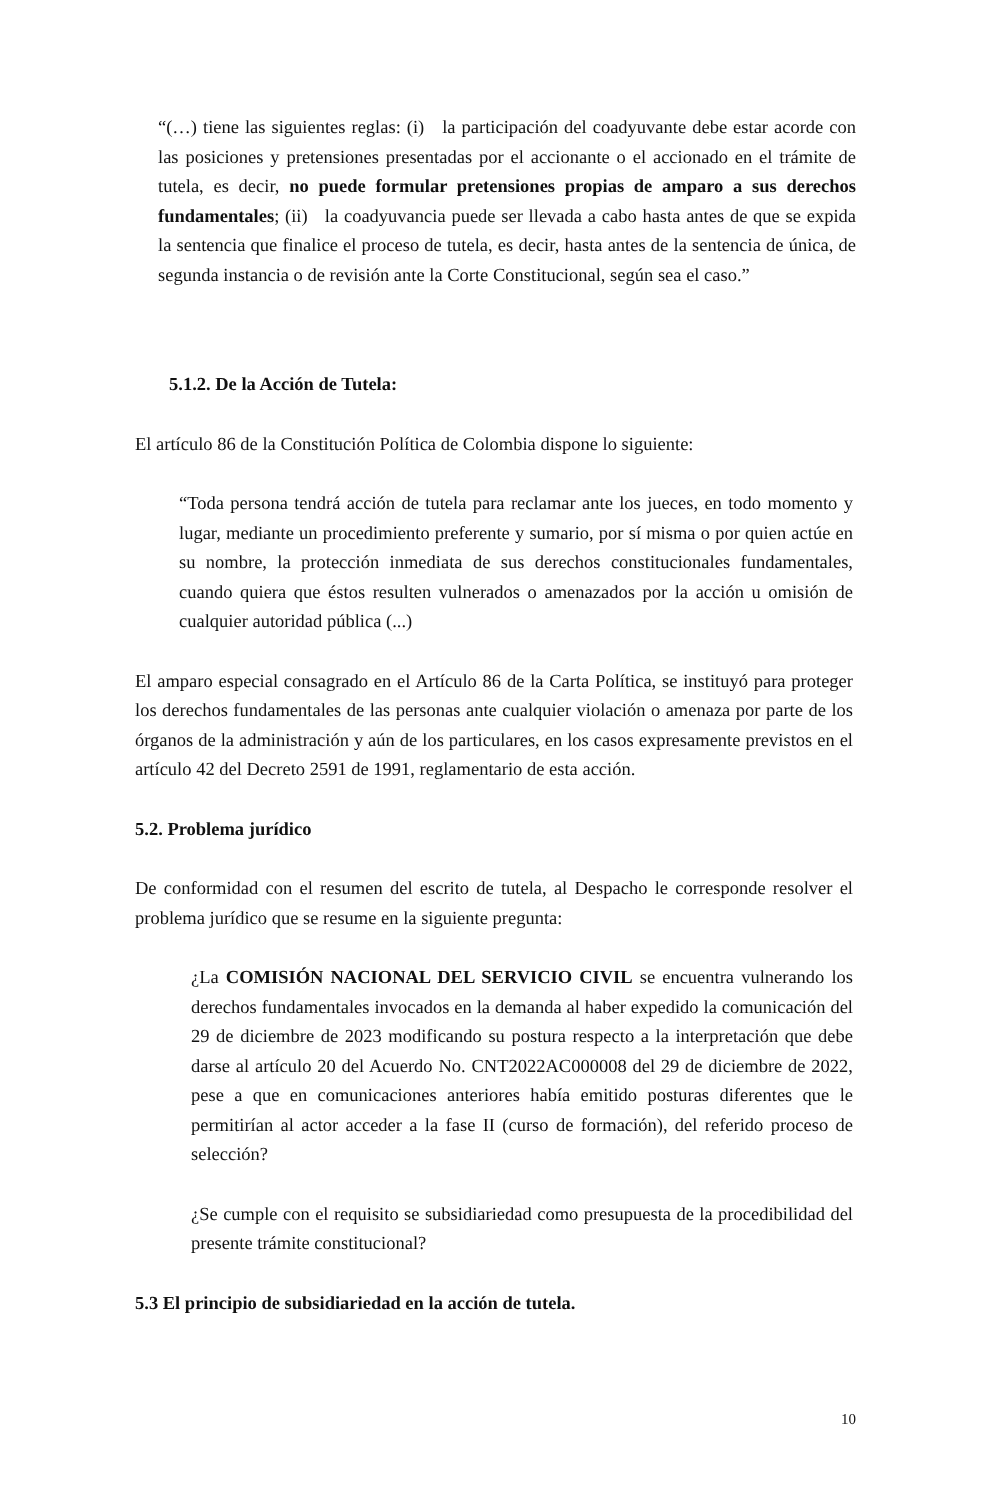“(…) tiene las siguientes reglas: (i) la participación del coadyuvante debe estar acorde con las posiciones y pretensiones presentadas por el accionante o el accionado en el trámite de tutela, es decir, no puede formular pretensiones propias de amparo a sus derechos fundamentales; (ii) la coadyuvancia puede ser llevada a cabo hasta antes de que se expida la sentencia que finalice el proceso de tutela, es decir, hasta antes de la sentencia de única, de segunda instancia o de revisión ante la Corte Constitucional, según sea el caso.”
5.1.2. De la Acción de Tutela:
El artículo 86 de la Constitución Política de Colombia dispone lo siguiente:
“Toda persona tendrá acción de tutela para reclamar ante los jueces, en todo momento y lugar, mediante un procedimiento preferente y sumario, por sí misma o por quien actúe en su nombre, la protección inmediata de sus derechos constitucionales fundamentales, cuando quiera que éstos resulten vulnerados o amenazados por la acción u omisión de cualquier autoridad pública (...)
El amparo especial consagrado en el Artículo 86 de la Carta Política, se instituyó para proteger los derechos fundamentales de las personas ante cualquier violación o amenaza por parte de los órganos de la administración y aún de los particulares, en los casos expresamente previstos en el artículo 42 del Decreto 2591 de 1991, reglamentario de esta acción.
5.2. Problema jurídico
De conformidad con el resumen del escrito de tutela, al Despacho le corresponde resolver el problema jurídico que se resume en la siguiente pregunta:
¿La COMISIÓN NACIONAL DEL SERVICIO CIVIL se encuentra vulnerando los derechos fundamentales invocados en la demanda al haber expedido la comunicación del 29 de diciembre de 2023 modificando su postura respecto a la interpretación que debe darse al artículo 20 del Acuerdo No. CNT2022AC000008 del 29 de diciembre de 2022, pese a que en comunicaciones anteriores había emitido posturas diferentes que le permitirían al actor acceder a la fase II (curso de formación), del referido proceso de selección?
¿Se cumple con el requisito se subsidiariedad como presupuesta de la procedibilidad del presente trámite constitucional?
5.3 El principio de subsidiariedad en la acción de tutela.
10